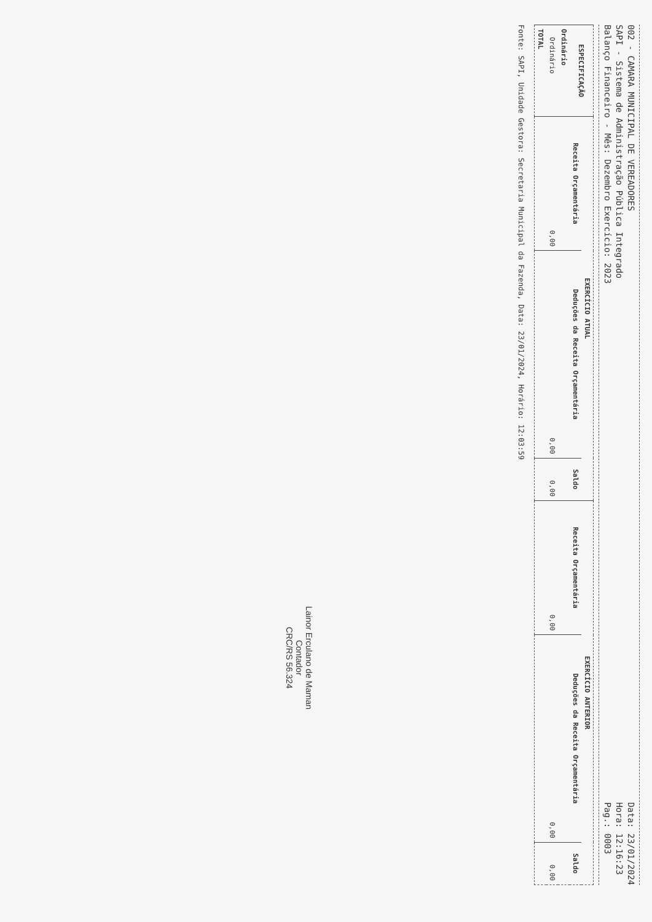002 - CAMARA MUNICIPAL DE VEREADORES
SAPI - Sistema de Administração Pública Integrado
Balanço Financeiro - Mês: Dezembro Exercício: 2023
Data: 23/01/2024
Hora: 12:16:23
Pag.: 0003
| ESPECIFICAÇÃO | EXERCÍCIO ATUAL | | | EXERCÍCIO ANTERIOR | | |
| --- | --- | --- | --- | --- | --- | --- |
| | Receita Orçamentária | Deduções da Receita Orçamentária | Saldo | Receita Orçamentária | Deduções da Receita Orçamentária | Saldo |
| Ordinário | | | | | | |
| Ordinário | 0,00 | 0,00 | 0,00 | 0,00 | 0,00 | 0,00 |
| TOTAL | | | | | | |
Fonte: SAPI, Unidade Gestora: Secretaria Municipal da Fazenda, Data: 23/01/2024, Horário: 12:03:59
Lainor Erculano de Maman
Contador
CRC/RS 56.324